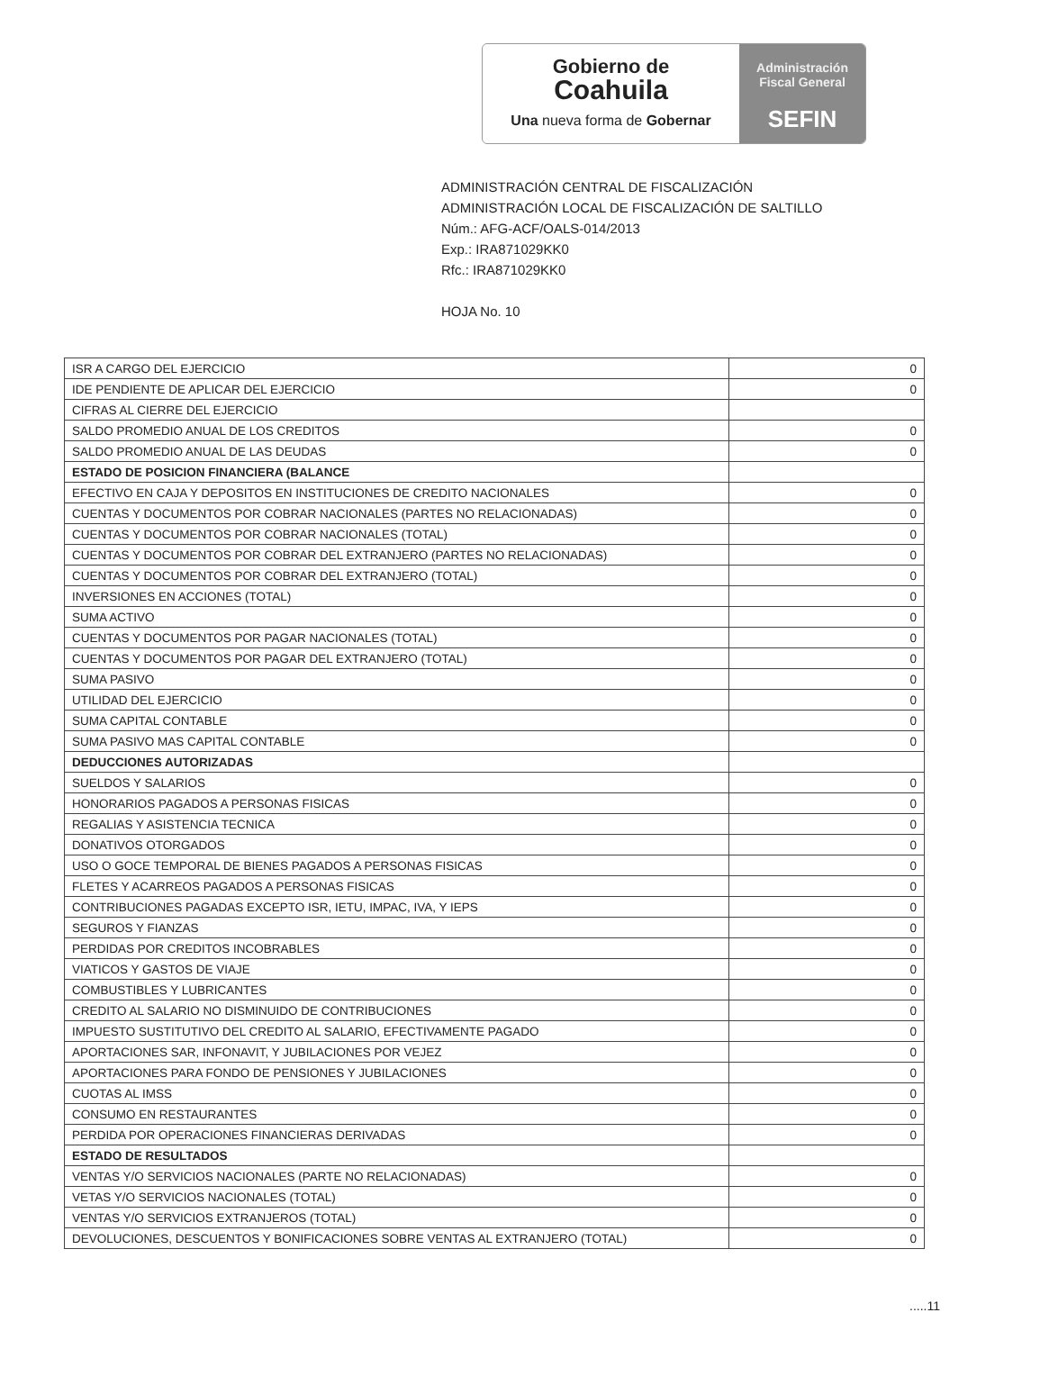Gobierno de
Coahuila
Una nueva forma de Gobernar
Administración
Fiscal General
SEFIN
ADMINISTRACIÓN CENTRAL DE FISCALIZACIÓN
ADMINISTRACIÓN LOCAL DE FISCALIZACIÓN DE SALTILLO
Núm.: AFG-ACF/OALS-014/2013
Exp.: IRA871029KK0
Rfc.: IRA871029KK0
HOJA No. 10
| ISR A CARGO DEL EJERCICIO | 0 |
| IDE PENDIENTE DE APLICAR DEL EJERCICIO | 0 |
| CIFRAS AL CIERRE DEL EJERCICIO | |
| SALDO PROMEDIO ANUAL DE LOS CREDITOS | 0 |
| SALDO PROMEDIO ANUAL DE LAS DEUDAS | 0 |
| ESTADO DE POSICION FINANCIERA (BALANCE | |
| EFECTIVO EN CAJA Y DEPOSITOS EN INSTITUCIONES DE CREDITO NACIONALES | 0 |
| CUENTAS Y DOCUMENTOS POR COBRAR NACIONALES (PARTES NO RELACIONADAS) | 0 |
| CUENTAS Y DOCUMENTOS POR COBRAR NACIONALES (TOTAL) | 0 |
| CUENTAS Y DOCUMENTOS POR COBRAR DEL EXTRANJERO (PARTES NO RELACIONADAS) | 0 |
| CUENTAS Y DOCUMENTOS POR COBRAR DEL EXTRANJERO (TOTAL) | 0 |
| INVERSIONES EN ACCIONES (TOTAL) | 0 |
| SUMA ACTIVO | 0 |
| CUENTAS Y DOCUMENTOS POR PAGAR NACIONALES (TOTAL) | 0 |
| CUENTAS Y DOCUMENTOS POR PAGAR DEL EXTRANJERO (TOTAL) | 0 |
| SUMA PASIVO | 0 |
| UTILIDAD DEL EJERCICIO | 0 |
| SUMA CAPITAL CONTABLE | 0 |
| SUMA PASIVO MAS CAPITAL CONTABLE | 0 |
| DEDUCCIONES AUTORIZADAS | |
| SUELDOS Y SALARIOS | 0 |
| HONORARIOS PAGADOS A PERSONAS FISICAS | 0 |
| REGALIAS Y ASISTENCIA TECNICA | 0 |
| DONATIVOS OTORGADOS | 0 |
| USO O GOCE TEMPORAL DE BIENES PAGADOS A PERSONAS FISICAS | 0 |
| FLETES Y ACARREOS PAGADOS A PERSONAS FISICAS | 0 |
| CONTRIBUCIONES PAGADAS EXCEPTO ISR, IETU, IMPAC, IVA, Y IEPS | 0 |
| SEGUROS Y FIANZAS | 0 |
| PERDIDAS POR CREDITOS INCOBRABLES | 0 |
| VIATICOS Y GASTOS DE VIAJE | 0 |
| COMBUSTIBLES Y LUBRICANTES | 0 |
| CREDITO AL SALARIO NO DISMINUIDO DE CONTRIBUCIONES | 0 |
| IMPUESTO SUSTITUTIVO DEL CREDITO AL SALARIO, EFECTIVAMENTE PAGADO | 0 |
| APORTACIONES SAR, INFONAVIT, Y JUBILACIONES POR VEJEZ | 0 |
| APORTACIONES PARA FONDO DE PENSIONES Y JUBILACIONES | 0 |
| CUOTAS AL IMSS | 0 |
| CONSUMO EN RESTAURANTES | 0 |
| PERDIDA POR OPERACIONES FINANCIERAS DERIVADAS | 0 |
| ESTADO DE RESULTADOS | |
| VENTAS Y/O SERVICIOS NACIONALES (PARTE NO RELACIONADAS) | 0 |
| VETAS Y/O SERVICIOS NACIONALES (TOTAL) | 0 |
| VENTAS Y/O SERVICIOS EXTRANJEROS (TOTAL) | 0 |
| DEVOLUCIONES, DESCUENTOS Y BONIFICACIONES SOBRE VENTAS AL EXTRANJERO (TOTAL) | 0 |
.....11